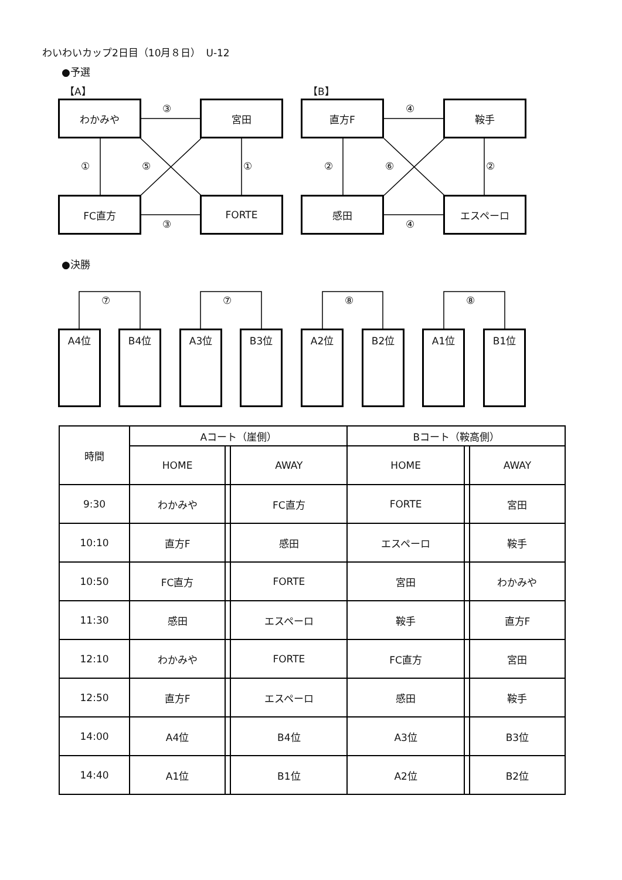わいわいカップ2日目（10月８日）　U-12
●予選
【A】 【B】
わかみや 宮田
FC直方 FORTE
直方F 鞍手
感田 エスペーロ
③
③
① ⑤ ①
④
④
② ⑥ ②
●決勝
⑦ ⑦ ⑧ ⑧
A4位 B4位 A3位 B3位 A2位 B2位 A1位 B1位
| 時間 | Aコート（崖側） | | | Bコート（鞍高側） | | |
| --- | --- | --- | --- | --- | --- | --- |
| | HOME | | AWAY | HOME | | AWAY |
| 9:30 | わかみや | | FC直方 | FORTE | | 宮田 |
| 10:10 | 直方F | | 感田 | エスペーロ | | 鞍手 |
| 10:50 | FC直方 | | FORTE | 宮田 | | わかみや |
| 11:30 | 感田 | | エスペーロ | 鞍手 | | 直方F |
| 12:10 | わかみや | | FORTE | FC直方 | | 宮田 |
| 12:50 | 直方F | | エスペーロ | 感田 | | 鞍手 |
| 14:00 | A4位 | | B4位 | A3位 | | B3位 |
| 14:40 | A1位 | | B1位 | A2位 | | B2位 |